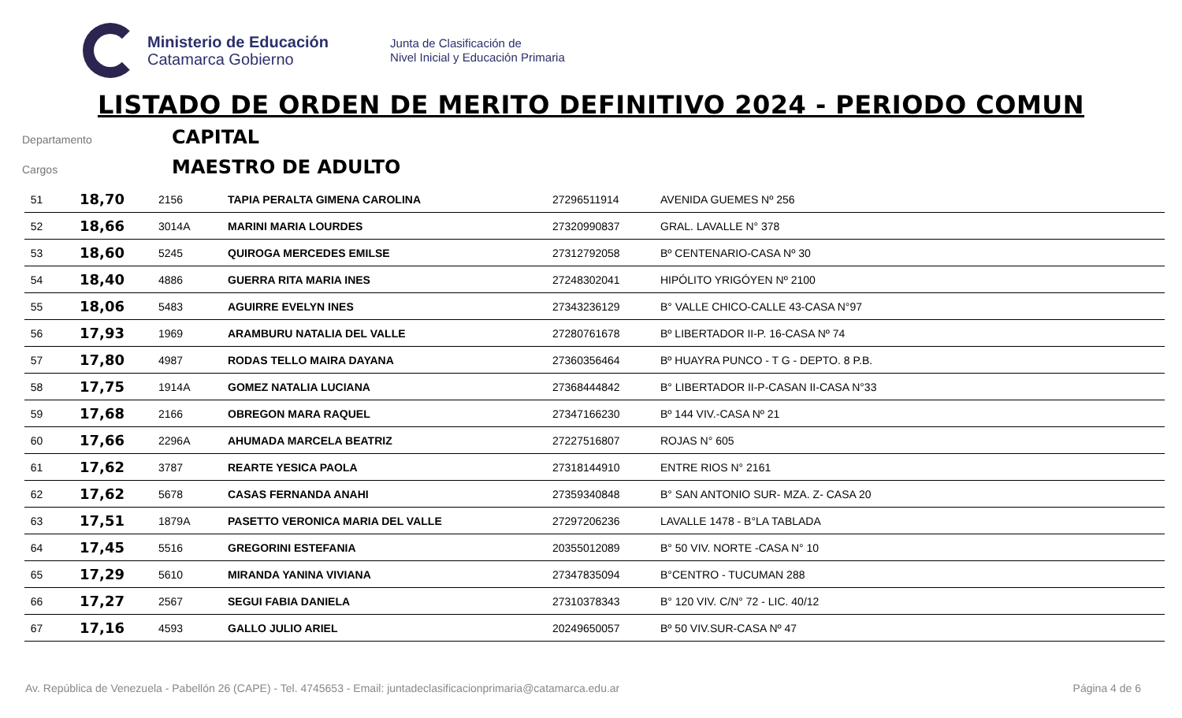Ministerio de Educación
Catamarca Gobierno
Junta de Clasificación de
Nivel Inicial y Educación Primaria
LISTADO DE ORDEN DE MERITO DEFINITIVO 2024 - PERIODO COMUN
Departamento CAPITAL
Cargos MAESTRO DE ADULTO
| 51 | 18,70 | 2156 | TAPIA PERALTA GIMENA CAROLINA | 27296511914 | AVENIDA GUEMES Nº 256 |
| 52 | 18,66 | 3014A | MARINI MARIA LOURDES | 27320990837 | GRAL. LAVALLE N° 378 |
| 53 | 18,60 | 5245 | QUIROGA MERCEDES EMILSE | 27312792058 | Bº CENTENARIO-CASA Nº 30 |
| 54 | 18,40 | 4886 | GUERRA RITA MARIA INES | 27248302041 | HIPÓLITO YRIGÓYEN Nº 2100 |
| 55 | 18,06 | 5483 | AGUIRRE EVELYN INES | 27343236129 | B° VALLE CHICO-CALLE 43-CASA N°97 |
| 56 | 17,93 | 1969 | ARAMBURU NATALIA DEL VALLE | 27280761678 | Bº LIBERTADOR II-P. 16-CASA Nº 74 |
| 57 | 17,80 | 4987 | RODAS TELLO MAIRA DAYANA | 27360356464 | Bº HUAYRA PUNCO - T G - DEPTO. 8 P.B. |
| 58 | 17,75 | 1914A | GOMEZ NATALIA LUCIANA | 27368444842 | B° LIBERTADOR II-P-CASAN II-CASA N°33 |
| 59 | 17,68 | 2166 | OBREGON MARA RAQUEL | 27347166230 | Bº 144 VIV.-CASA Nº 21 |
| 60 | 17,66 | 2296A | AHUMADA MARCELA BEATRIZ | 27227516807 | ROJAS N° 605 |
| 61 | 17,62 | 3787 | REARTE YESICA PAOLA | 27318144910 | ENTRE RIOS N° 2161 |
| 62 | 17,62 | 5678 | CASAS FERNANDA ANAHI | 27359340848 | B° SAN ANTONIO SUR- MZA. Z- CASA 20 |
| 63 | 17,51 | 1879A | PASETTO VERONICA MARIA DEL VALLE | 27297206236 | LAVALLE 1478 - B°LA TABLADA |
| 64 | 17,45 | 5516 | GREGORINI ESTEFANIA | 20355012089 | B° 50 VIV. NORTE -CASA N° 10 |
| 65 | 17,29 | 5610 | MIRANDA YANINA VIVIANA | 27347835094 | B°CENTRO - TUCUMAN 288 |
| 66 | 17,27 | 2567 | SEGUI FABIA DANIELA | 27310378343 | B° 120 VIV. C/N° 72 - LIC. 40/12 |
| 67 | 17,16 | 4593 | GALLO JULIO ARIEL | 20249650057 | Bº 50 VIV.SUR-CASA Nº 47 |
Av. República de Venezuela - Pabellón 26 (CAPE) - Tel. 4745653 - Email: juntadeclasificacionprimaria@catamarca.edu.ar Página 4 de 6